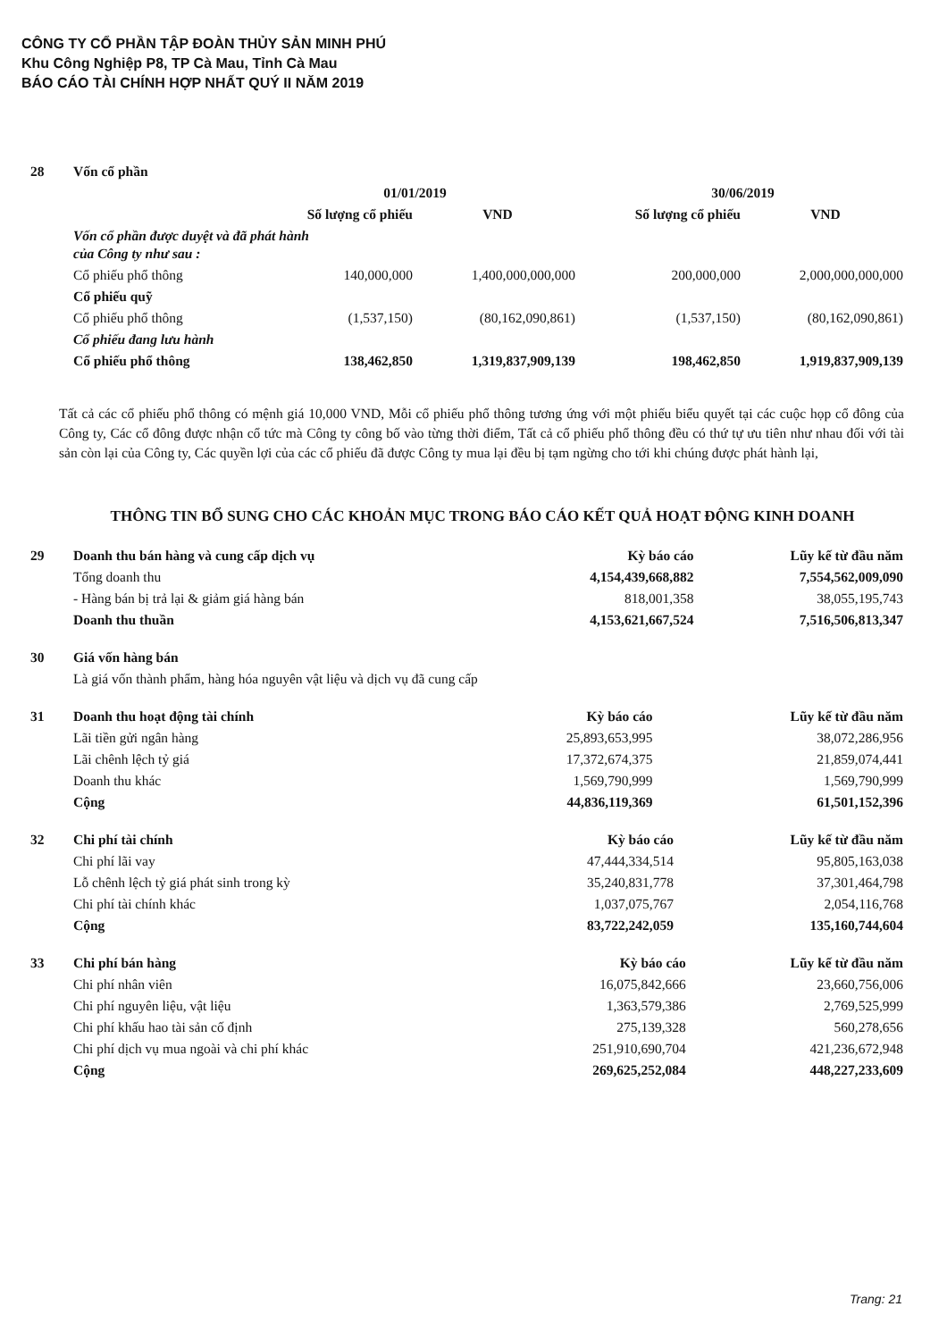CÔNG TY CỔ PHẦN TẬP ĐOÀN THỦY SẢN MINH PHÚ
Khu Công Nghiệp P8, TP Cà Mau, Tỉnh Cà Mau
BÁO CÁO TÀI CHÍNH HỢP NHẤT QUÝ II NĂM 2019
| 28 | Vốn cổ phần | | | | |
| | | 01/01/2019 | | 30/06/2019 | |
| | | Số lượng cổ phiếu | VND | Số lượng cổ phiếu | VND |
| | Vốn cổ phần được duyệt và đã phát hành của Công ty như sau : | | | | |
| | Cổ phiếu phổ thông | 140,000,000 | 1,400,000,000,000 | 200,000,000 | 2,000,000,000,000 |
| | Cổ phiếu quỹ | | | | |
| | Cổ phiếu phổ thông | (1,537,150) | (80,162,090,861) | (1,537,150) | (80,162,090,861) |
| | Cổ phiếu đang lưu hành | | | | |
| | Cổ phiếu phổ thông | 138,462,850 | 1,319,837,909,139 | 198,462,850 | 1,919,837,909,139 |
Tất cả các cổ phiếu phổ thông có mệnh giá 10,000 VND, Mỗi cổ phiếu phổ thông tương ứng với một phiếu biểu quyết tại các cuộc họp cổ đông của Công ty, Các cổ đông được nhận cổ tức mà Công ty công bố vào từng thời điểm, Tất cả cổ phiếu phổ thông đều có thứ tự ưu tiên như nhau đối với tài sản còn lại của Công ty, Các quyền lợi của các cổ phiếu đã được Công ty mua lại đều bị tạm ngừng cho tới khi chúng được phát hành lại,
THÔNG TIN BỔ SUNG CHO CÁC KHOẢN MỤC TRONG BÁO CÁO KẾT QUẢ HOẠT ĐỘNG KINH DOANH
| 29 | Doanh thu bán hàng và cung cấp dịch vụ | Kỳ báo cáo | Lũy kế từ đầu năm |
| | Tổng doanh thu | 4,154,439,668,882 | 7,554,562,009,090 |
| | - Hàng bán bị trả lại & giảm giá hàng bán | 818,001,358 | 38,055,195,743 |
| | Doanh thu thuần | 4,153,621,667,524 | 7,516,506,813,347 |
| 30 | Giá vốn hàng bán |
| | Là giá vốn thành phẩm, hàng hóa nguyên vật liệu và dịch vụ đã cung cấp |
| 31 | Doanh thu hoạt động tài chính | Kỳ báo cáo | Lũy kế từ đầu năm |
| | Lãi tiền gửi ngân hàng | 25,893,653,995 | 38,072,286,956 |
| | Lãi chênh lệch tỷ giá | 17,372,674,375 | 21,859,074,441 |
| | Doanh thu khác | 1,569,790,999 | 1,569,790,999 |
| | Cộng | 44,836,119,369 | 61,501,152,396 |
| 32 | Chi phí tài chính | Kỳ báo cáo | Lũy kế từ đầu năm |
| | Chi phí lãi vay | 47,444,334,514 | 95,805,163,038 |
| | Lỗ chênh lệch tỷ giá phát sinh trong kỳ | 35,240,831,778 | 37,301,464,798 |
| | Chi phí tài chính khác | 1,037,075,767 | 2,054,116,768 |
| | Cộng | 83,722,242,059 | 135,160,744,604 |
| 33 | Chi phí bán hàng | Kỳ báo cáo | Lũy kế từ đầu năm |
| | Chi phí nhân viên | 16,075,842,666 | 23,660,756,006 |
| | Chi phí nguyên liệu, vật liệu | 1,363,579,386 | 2,769,525,999 |
| | Chi phí khấu hao tài sản cố định | 275,139,328 | 560,278,656 |
| | Chi phí dịch vụ mua ngoài và chi phí khác | 251,910,690,704 | 421,236,672,948 |
| | Cộng | 269,625,252,084 | 448,227,233,609 |
Trang: 21